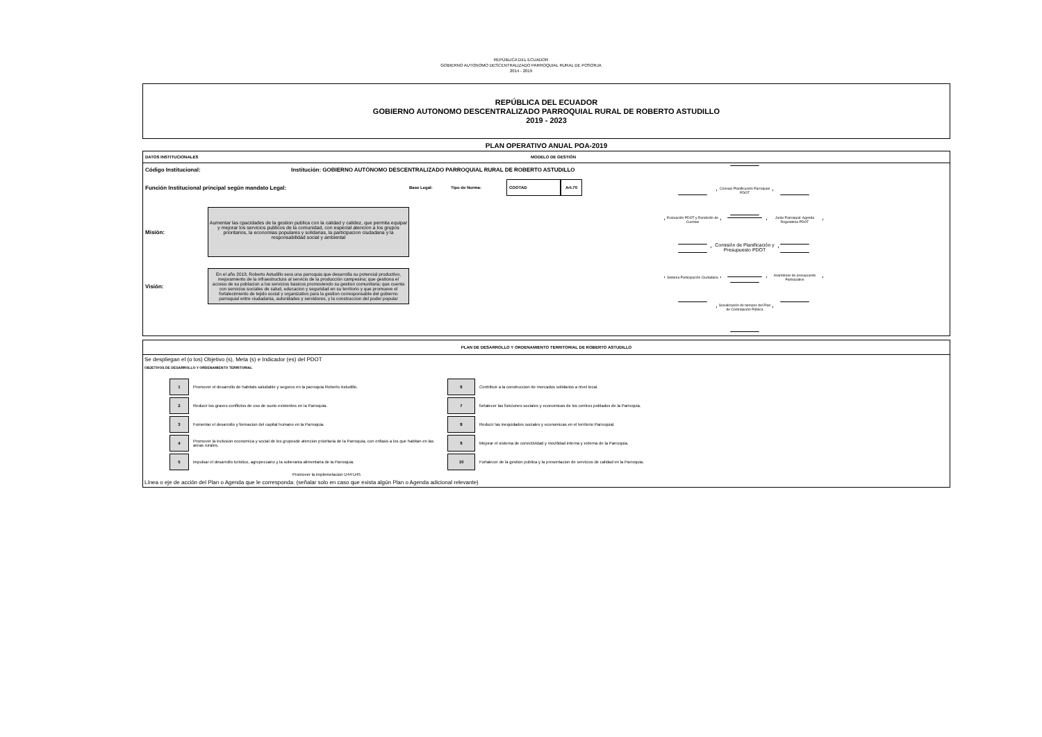REPÙBLICA DEL ECUADOR
GOBIERNO AUTONOMO DESCENTRALIZADO PARROQUIAL RURAL DE POSORJA
2014 - 2019
REPÚBLICA DEL ECUADOR
GOBIERNO AUTONOMO DESCENTRALIZADO PARROQUIAL RURAL DE ROBERTO ASTUDILLO
2019 - 2023
PLAN OPERATIVO ANUAL POA-2019
DATOS INSTITUCIONALES MODELO DE GESTIÓN
Código Institucional: Institución: GOBIERNO AUTÓNOMO DESCENTRALIZADO PARROQUIAL RURAL DE ROBERTO ASTUDILLO
Función Institucional principal según mandato Legal: Base Legal: Tipo de Norma: COOTAD Art.70
Misión:
Aumentar las cpacidades de la gestion publica con la calidad y calidez, que permita equipar y mejorar los servicios publicos de la comunidad, con especial atencion a los grupos prioritarios, la economias populares y solidarias, la participacion ciudadana y la responsabilidad social y ambiental
Visión:
En el año 2018, Roberto Astudillo sera una parroquia que desarrolla su potencial productivo, mejoramiento de la infraestructura al servicio de la producción campesina; que gestiona el acceso de su poblacion a los servicios basicos promoviendo su gestion comunitaria; que cuenta con servicios sociales de salud, educacion y seguridad en su territorio y que promueve el fortalecimiento de tejido social y organizativo para la gestion corresponsable del gobierno parroquial entre ciudadania, autoridades y servidores, y la construccion del poder popular
Consejo Planificación Parroquial PDOT
Evaluación PDOT y Rendición de Cuentas
Junta Parroquial: Agenda Regulatoria PDOT
Comisión de Planificación y Presupuesto PDOT
Sistema Participación Ciudadana
Asambleas de presupuesto Participativo
Socialización de tiempos del Plan de Contratación Pública
PLAN DE DESARROLLO Y ORDENAMIENTO TERRITORIAL DE ROBERTO ASTUDILLO
Se despliegan el (o los) Objetivo (s), Meta (s) e Indicador (es) del PDOT
OBJETIVOS DE DESARROLLO Y ORDENAMIENTO TERRITORIAL
| 1 | Promover el desarrollo de habitats saludable y seguros en la parroquia Roberto Astudillo. | 6 | Contribuir a la construccion de mercados solidarios a nivel local. |
| 2 | Reducir los graves conflictos de uso de suelo existentes en la Parroquia. | 7 | fortalecer las funciones sociales y economicas de los centros poblados de la Parroquia. |
| 3 | Fomentar el desarrollo y formacion del capital humano en la Parroquia. | 8 | Reducir las inequidades sociales y economicas en el territorio Parroquial. |
| 4 | Promover la inclusion economica y social de los gruposde atencion prioritaria de la Parroquia, con enfasis a los que habitan en las areas rurales. | 9 | Mejorar el sistema de conectividad y movilidad interna y externa de la Parroquia. |
| 5 | impulsar el desarrollo turistico, agropecuario y la soberania alimentaria de la Parroquia. | 10 | Fortalecer de la gestion publica y la presentacion de servicios de calidad en la Parroquia. |
Promover la implemetacion U44:U45
Línea o eje de acción del Plan o Agenda que le corresponda: (señalar solo en caso que exista algún Plan o Agenda adicional relevante)